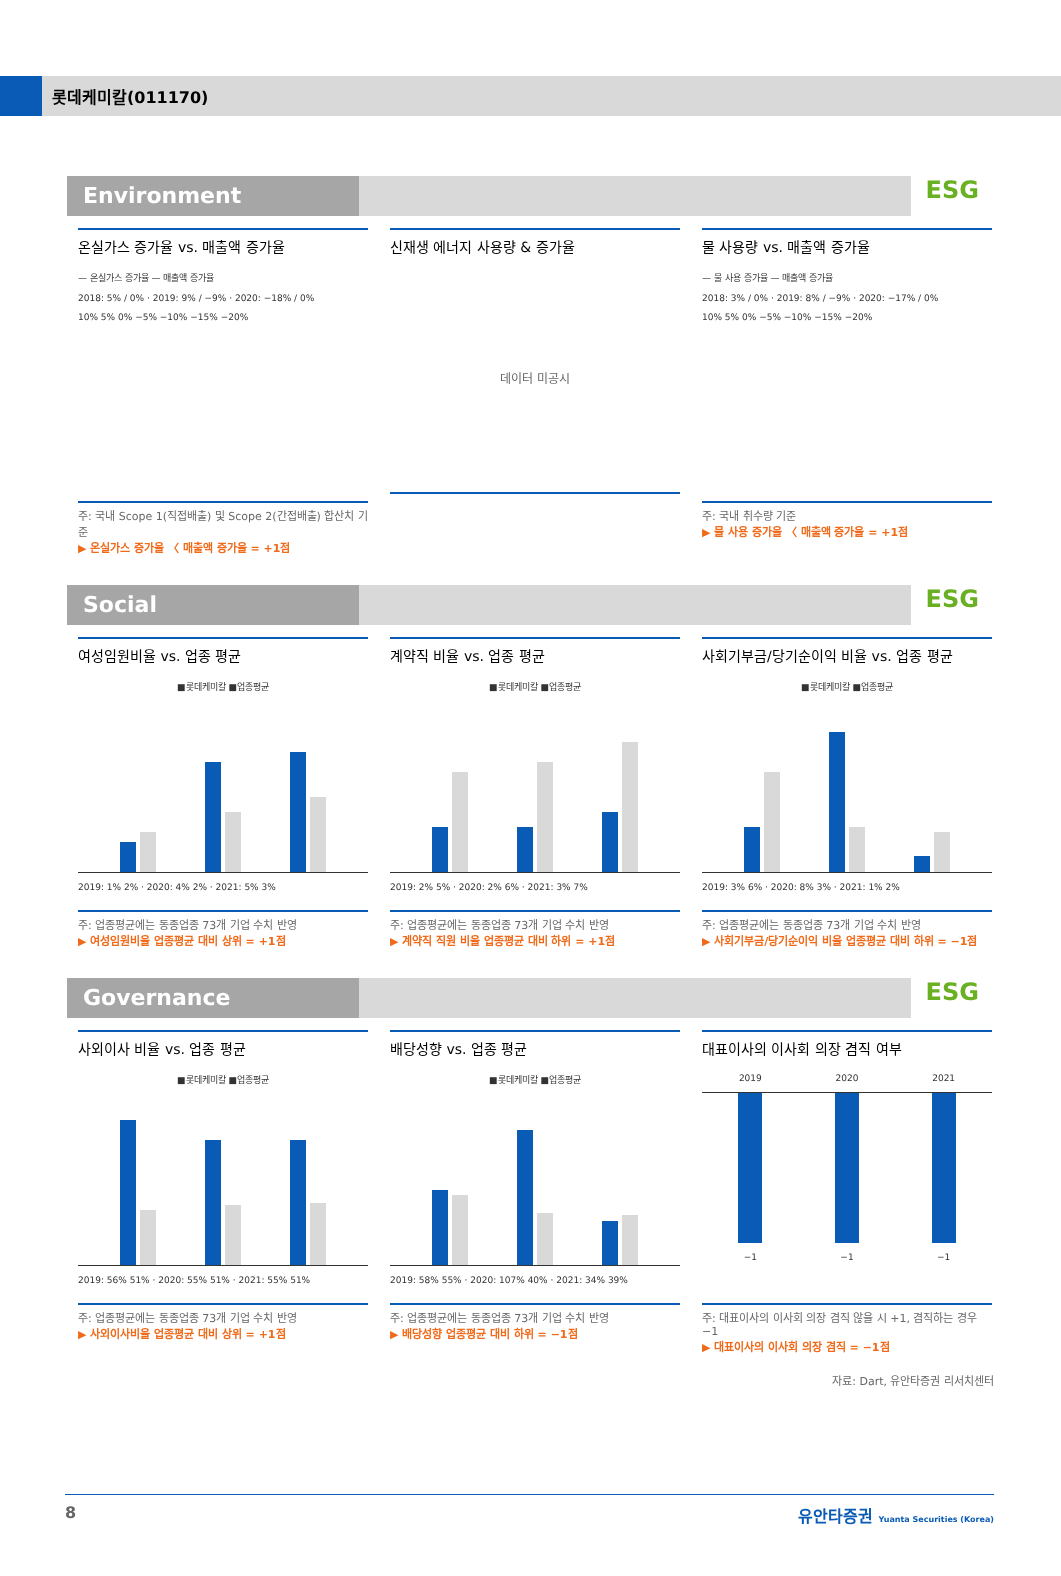롯데케미칼(011170)
Environment ESG
온실가스 증가율 vs. 매출액 증가율
— 온실가스 증가율 — 매출액 증가율
2018: 5% / 0% · 2019: 9% / −9% · 2020: −18% / 0%
10% 5% 0% −5% −10% −15% −20%
주: 국내 Scope 1(직접배출) 및 Scope 2(간접배출) 합산치 기준
▶ 온실가스 증가율 〈 매출액 증가율 = +1점
신재생 에너지 사용량 & 증가율
데이터 미공시
물 사용량 vs. 매출액 증가율
— 물 사용 증가율 — 매출액 증가율
2018: 3% / 0% · 2019: 8% / −9% · 2020: −17% / 0%
10% 5% 0% −5% −10% −15% −20%
주: 국내 취수량 기준
▶ 물 사용 증가율 〈 매출액 증가율 = +1점
Social ESG
여성임원비율 vs. 업종 평균
■롯데케미칼 ■업종평균
2019: 1% 2% · 2020: 4% 2% · 2021: 5% 3%
주: 업종평균에는 동종업종 73개 기업 수치 반영
▶ 여성임원비율 업종평균 대비 상위 = +1점
계약직 비율 vs. 업종 평균
■롯데케미칼 ■업종평균
2019: 2% 5% · 2020: 2% 6% · 2021: 3% 7%
주: 업종평균에는 동종업종 73개 기업 수치 반영
▶ 계약직 직원 비율 업종평균 대비 하위 = +1점
사회기부금/당기순이익 비율 vs. 업종 평균
■롯데케미칼 ■업종평균
2019: 3% 6% · 2020: 8% 3% · 2021: 1% 2%
주: 업종평균에는 동종업종 73개 기업 수치 반영
▶ 사회기부금/당기순이익 비율 업종평균 대비 하위 = −1점
Governance ESG
사외이사 비율 vs. 업종 평균
■롯데케미칼 ■업종평균
2019: 56% 51% · 2020: 55% 51% · 2021: 55% 51%
주: 업종평균에는 동종업종 73개 기업 수치 반영
▶ 사외이사비율 업종평균 대비 상위 = +1점
배당성향 vs. 업종 평균
■롯데케미칼 ■업종평균
2019: 58% 55% · 2020: 107% 40% · 2021: 34% 39%
주: 업종평균에는 동종업종 73개 기업 수치 반영
▶ 배당성향 업종평균 대비 하위 = −1점
대표이사의 이사회 의장 겸직 여부
2019 2020 2021
−1 −1 −1
주: 대표이사의 이사회 의장 겸직 않을 시 +1, 겸직하는 경우 −1
▶ 대표이사의 이사회 의장 겸직 = −1점
자료: Dart, 유안타증권 리서치센터
8 유안타증권 Yuanta Securities (Korea)